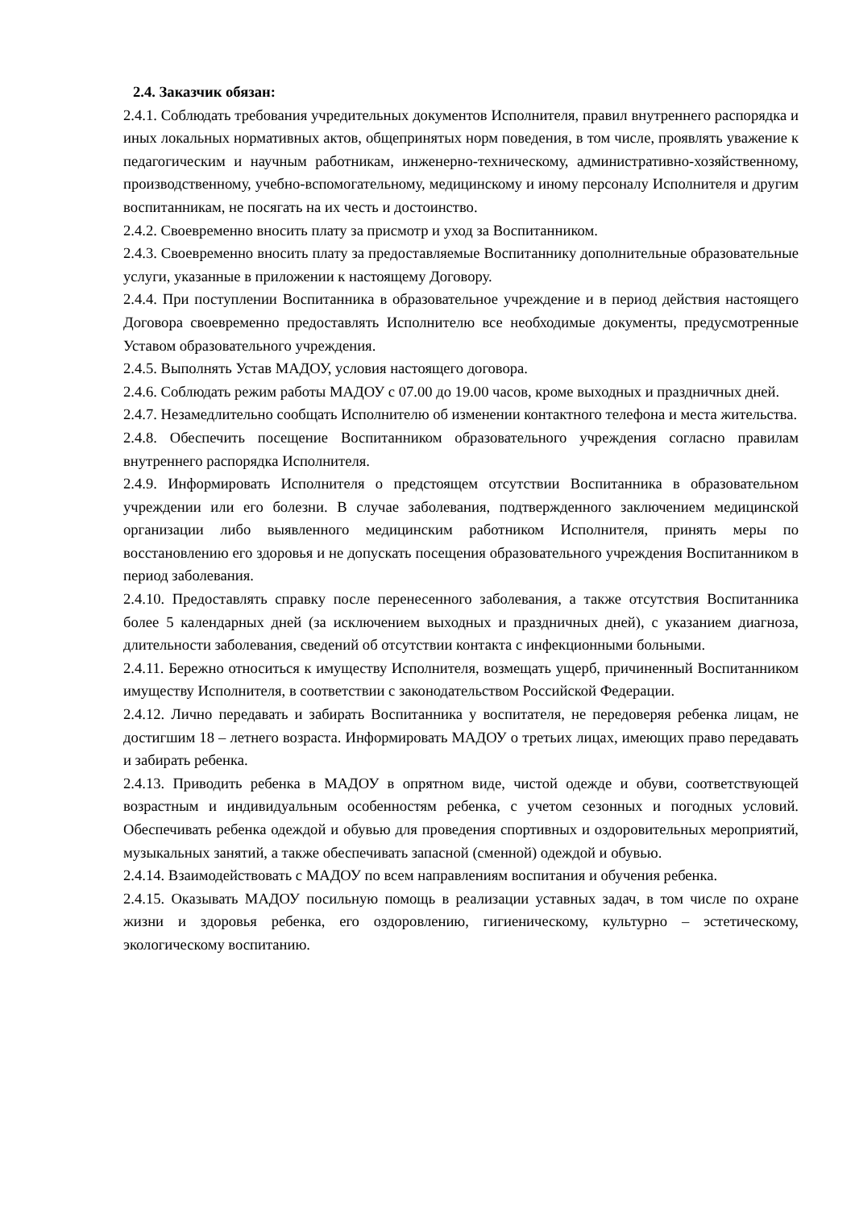2.4. Заказчик обязан:
2.4.1. Соблюдать требования учредительных документов Исполнителя, правил внутреннего распорядка и иных локальных нормативных актов, общепринятых норм поведения, в том числе, проявлять уважение к педагогическим и научным работникам, инженерно-техническому, административно-хозяйственному, производственному, учебно-вспомогательному, медицинскому и иному персоналу Исполнителя и другим воспитанникам, не посягать на их честь и достоинство.
2.4.2. Своевременно вносить плату за присмотр и уход за Воспитанником.
2.4.3. Своевременно вносить плату за предоставляемые Воспитаннику дополнительные образовательные услуги, указанные в приложении к настоящему Договору.
2.4.4. При поступлении Воспитанника в образовательное учреждение и в период действия настоящего Договора своевременно предоставлять Исполнителю все необходимые документы, предусмотренные Уставом образовательного учреждения.
2.4.5. Выполнять Устав МАДОУ, условия настоящего договора.
2.4.6. Соблюдать режим работы МАДОУ с 07.00 до 19.00 часов, кроме выходных и праздничных дней.
2.4.7. Незамедлительно сообщать Исполнителю об изменении контактного телефона и места жительства.
2.4.8. Обеспечить посещение Воспитанником образовательного учреждения согласно правилам внутреннего распорядка Исполнителя.
2.4.9. Информировать Исполнителя о предстоящем отсутствии Воспитанника в образовательном учреждении или его болезни. В случае заболевания, подтвержденного заключением медицинской организации либо выявленного медицинским работником Исполнителя, принять меры по восстановлению его здоровья и не допускать посещения образовательного учреждения Воспитанником в период заболевания.
2.4.10. Предоставлять справку после перенесенного заболевания, а также отсутствия Воспитанника более 5 календарных дней (за исключением выходных и праздничных дней), с указанием диагноза, длительности заболевания, сведений об отсутствии контакта с инфекционными больными.
2.4.11. Бережно относиться к имуществу Исполнителя, возмещать ущерб, причиненный Воспитанником имуществу Исполнителя, в соответствии с законодательством Российской Федерации.
2.4.12. Лично передавать и забирать Воспитанника у воспитателя, не передоверяя ребенка лицам, не достигшим 18 – летнего возраста. Информировать МАДОУ о третьих лицах, имеющих право передавать и забирать ребенка.
2.4.13. Приводить ребенка в МАДОУ в опрятном виде, чистой одежде и обуви, соответствующей возрастным и индивидуальным особенностям ребенка, с учетом сезонных и погодных условий. Обеспечивать ребенка одеждой и обувью для проведения спортивных и оздоровительных мероприятий, музыкальных занятий, а также обеспечивать запасной (сменной) одеждой и обувью.
2.4.14. Взаимодействовать с МАДОУ по всем направлениям воспитания и обучения ребенка.
2.4.15. Оказывать МАДОУ посильную помощь в реализации уставных задач, в том числе по охране жизни и здоровья ребенка, его оздоровлению, гигиеническому, культурно – эстетическому, экологическому воспитанию.